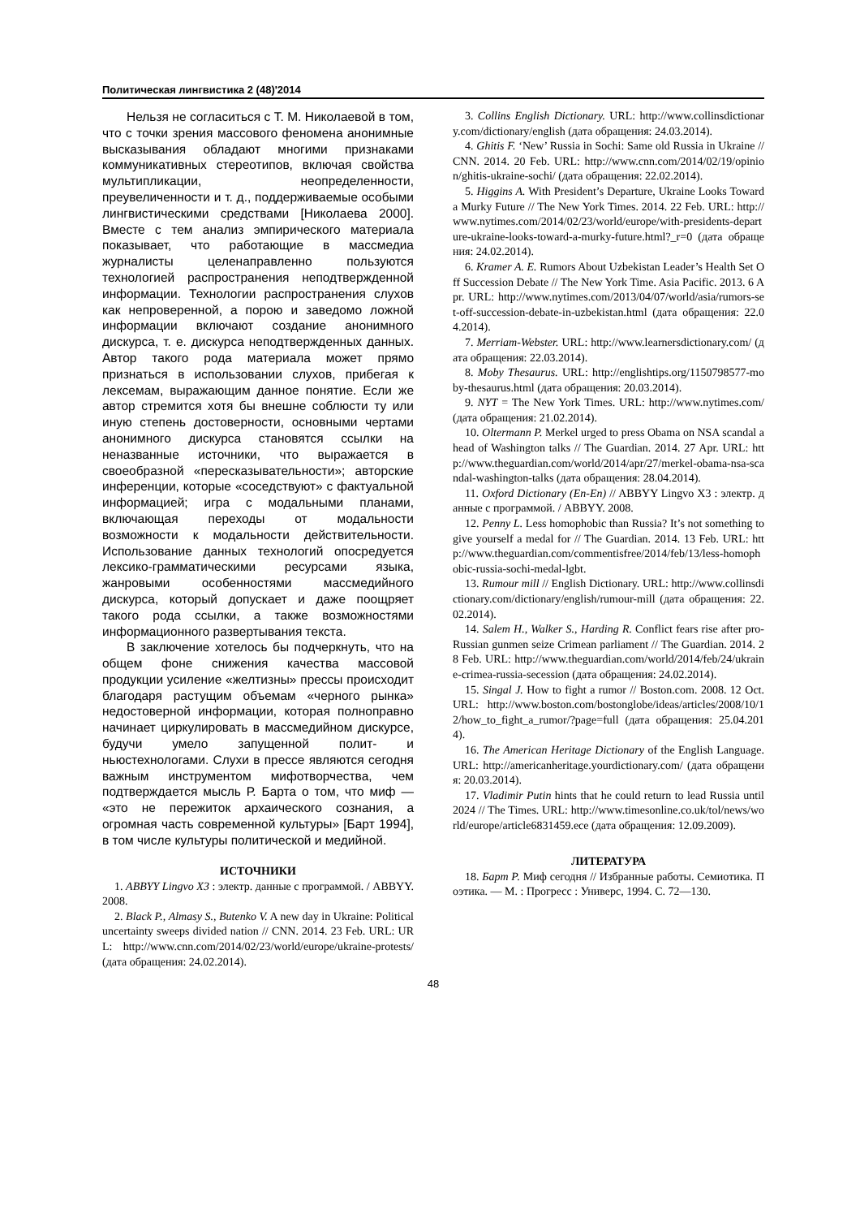Политическая лингвистика 2 (48)'2014
Нельзя не согласиться с Т. М. Николаевой в том, что с точки зрения массового феномена анонимные высказывания обладают многими признаками коммуникативных стереотипов, включая свойства мультипликации, неопределенности, преувеличенности и т. д., поддерживаемые особыми лингвистическими средствами [Николаева 2000]. Вместе с тем анализ эмпирического материала показывает, что работающие в массмедиа журналисты целенаправленно пользуются технологией распространения неподтвержденной информации. Технологии распространения слухов как непроверенной, а порою и заведомо ложной информации включают создание анонимного дискурса, т. е. дискурса неподтвержденных данных. Автор такого рода материала может прямо признаться в использовании слухов, прибегая к лексемам, выражающим данное понятие. Если же автор стремится хотя бы внешне соблюсти ту или иную степень достоверности, основными чертами анонимного дискурса становятся ссылки на неназванные источники, что выражается в своеобразной «пересказывательности»; авторские инференции, которые «соседствуют» с фактуальной информацией; игра с модальными планами, включающая переходы от модальности возможности к модальности действительности. Использование данных технологий опосредуется лексико-грамматическими ресурсами языка, жанровыми особенностями массмедийного дискурса, который допускает и даже поощряет такого рода ссылки, а также возможностями информационного развертывания текста.
В заключение хотелось бы подчеркнуть, что на общем фоне снижения качества массовой продукции усиление «желтизны» прессы происходит благодаря растущим объемам «черного рынка» недостоверной информации, которая полноправно начинает циркулировать в массмедийном дискурсе, будучи умело запущенной полит- и ньюстехнологами. Слухи в прессе являются сегодня важным инструментом мифотворчества, чем подтверждается мысль Р. Барта о том, что миф — «это не пережиток архаического сознания, а огромная часть современной культуры» [Барт 1994], в том числе культуры политической и медийной.
ИСТОЧНИКИ
1. ABBYY Lingvo X3 : электр. данные с программой. / ABBYY. 2008.
2. Black P., Almasy S., Butenko V. A new day in Ukraine: Political uncertainty sweeps divided nation // CNN. 2014. 23 Feb. URL: URL: http://www.cnn.com/2014/02/23/world/europe/ukraine-protests/ (дата обращения: 24.02.2014).
3. Collins English Dictionary. URL: http://www.collinsdictionary.com/dictionary/english (дата обращения: 24.03.2014).
4. Ghitis F. ‘New’ Russia in Sochi: Same old Russia in Ukraine // CNN. 2014. 20 Feb. URL: http://www.cnn.com/2014/02/19/opinion/ghitis-ukraine-sochi/ (дата обращения: 22.02.2014).
5. Higgins A. With President’s Departure, Ukraine Looks Toward a Murky Future // The New York Times. 2014. 22 Feb. URL: http://www.nytimes.com/2014/02/23/world/europe/with-presidents-departure-ukraine-looks-toward-a-murky-future.html?_r=0 (дата обращения: 24.02.2014).
6. Kramer A. E. Rumors About Uzbekistan Leader’s Health Set Off Succession Debate // The New York Time. Asia Pacific. 2013. 6 Apr. URL: http://www.nytimes.com/2013/04/07/world/asia/rumors-set-off-succession-debate-in-uzbekistan.html (дата обращения: 22.04.2014).
7. Merriam-Webster. URL: http://www.learnersdictionary.com/ (дата обращения: 22.03.2014).
8. Moby Thesaurus. URL: http://englishtips.org/1150798577-moby-thesaurus.html (дата обращения: 20.03.2014).
9. NYT = The New York Times. URL: http://www.nytimes.com/ (дата обращения: 21.02.2014).
10. Oltermann P. Merkel urged to press Obama on NSA scandal ahead of Washington talks // The Guardian. 2014. 27 Apr. URL: http://www.theguardian.com/world/2014/apr/27/merkel-obama-nsa-scandal-washington-talks (дата обращения: 28.04.2014).
11. Oxford Dictionary (En-En) // ABBYY Lingvo X3 : электр. данные с программой. / ABBYY. 2008.
12. Penny L. Less homophobic than Russia? It’s not something to give yourself a medal for // The Guardian. 2014. 13 Feb. URL: http://www.theguardian.com/commentisfree/2014/feb/13/less-homophobic-russia-sochi-medal-lgbt.
13. Rumour mill // English Dictionary. URL: http://www.collinsdictionary.com/dictionary/english/rumour-mill (дата обращения: 22.02.2014).
14. Salem H., Walker S., Harding R. Conflict fears rise after pro-Russian gunmen seize Crimean parliament // The Guardian. 2014. 28 Feb. URL: http://www.theguardian.com/world/2014/feb/24/ukraine-crimea-russia-secession (дата обращения: 24.02.2014).
15. Singal J. How to fight a rumor // Boston.com. 2008. 12 Oct. URL: http://www.boston.com/bostonglobe/ideas/articles/2008/10/12/how_to_fight_a_rumor/?page=full (дата обращения: 25.04.2014).
16. The American Heritage Dictionary of the English Language. URL: http://americanheritage.yourdictionary.com/ (дата обращения: 20.03.2014).
17. Vladimir Putin hints that he could return to lead Russia until 2024 // The Times. URL: http://www.timesonline.co.uk/tol/news/world/europe/article6831459.ece (дата обращения: 12.09.2009).
ЛИТЕРАТУРА
18. Барт Р. Миф сегодня // Избранные работы. Семиотика. Поэтика. — М. : Прогресс : Универс, 1994. С. 72—130.
48